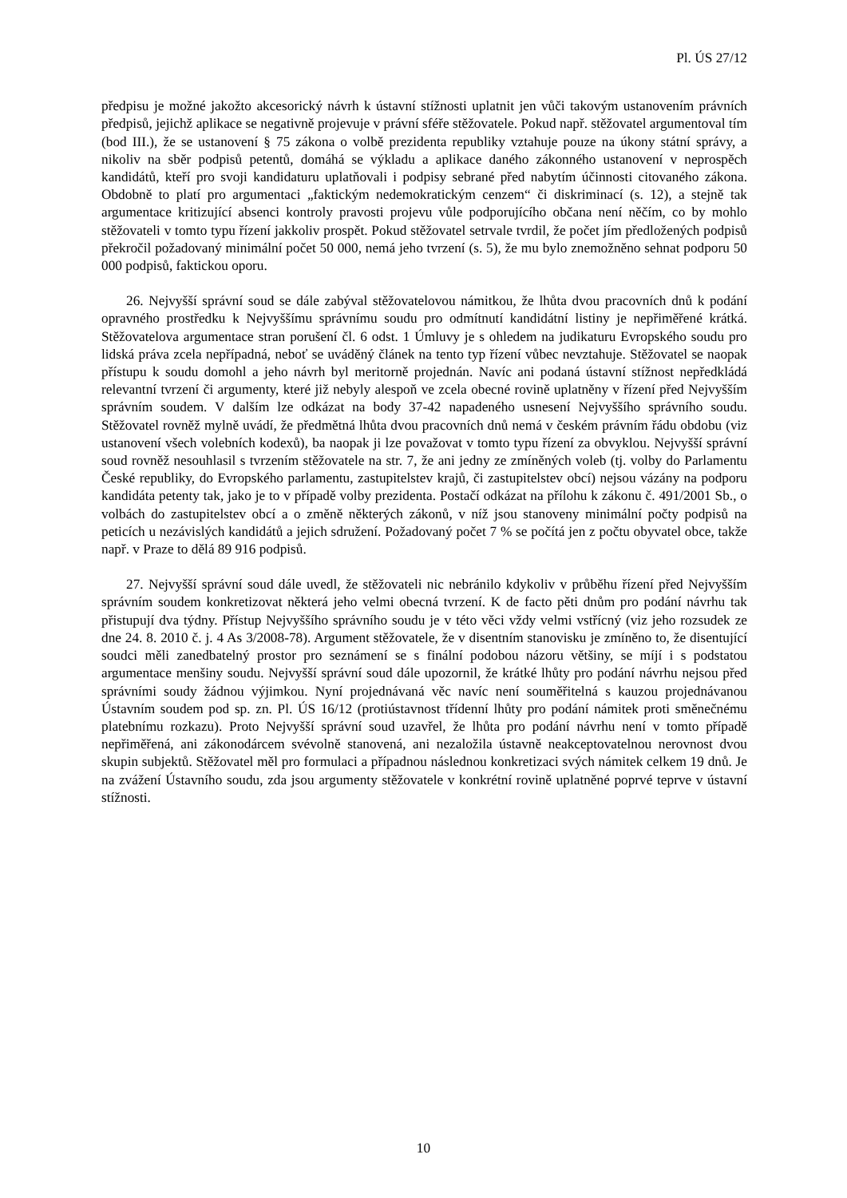Pl. ÚS 27/12
předpisu je možné jakožto akcesorický návrh k ústavní stížnosti uplatnit jen vůči takovým ustanovením právních předpisů, jejichž aplikace se negativně projevuje v právní sféře stěžovatele. Pokud např. stěžovatel argumentoval tím (bod III.), že se ustanovení § 75 zákona o volbě prezidenta republiky vztahuje pouze na úkony státní správy, a nikoliv na sběr podpisů petentů, domáhá se výkladu a aplikace daného zákonného ustanovení v neprospěch kandidátů, kteří pro svoji kandidaturu uplatňovali i podpisy sebrané před nabytím účinnosti citovaného zákona. Obdobně to platí pro argumentaci „faktickým nedemokratickým cenzem“ či diskriminací (s. 12), a stejně tak argumentace kritizující absenci kontroly pravosti projevu vůle podporujícího občana není něčím, co by mohlo stěžovateli v tomto typu řízení jakkoliv prospět. Pokud stěžovatel setrvale tvrdil, že počet jím předložených podpisů překročil požadovaný minimální počet 50 000, nemá jeho tvrzení (s. 5), že mu bylo znemožněno sehnat podporu 50 000 podpisů, faktickou oporu.
26. Nejvyšší správní soud se dále zabýval stěžovatelovou námitkou, že lhůta dvou pracovních dnů k podání opravného prostředku k Nejvyššímu správnímu soudu pro odmítnutí kandidátní listiny je nepřiměřené krátká. Stěžovatelova argumentace stran porušení čl. 6 odst. 1 Úmluvy je s ohledem na judikaturu Evropského soudu pro lidská práva zcela nepřípadná, neboť se uváděný článek na tento typ řízení vůbec nevztahuje. Stěžovatel se naopak přístupu k soudu domohl a jeho návrh byl meritorně projednán. Navíc ani podaná ústavní stížnost nepředkládá relevantní tvrzení či argumenty, které již nebyly alespoň ve zcela obecné rovině uplatněny v řízení před Nejvyšším správním soudem. V dalším lze odkázat na body 37-42 napadeného usnesení Nejvyššího správního soudu. Stěžovatel rovněž mylně uvádí, že předmětná lhůta dvou pracovních dnů nemá v českém právním řádu obdobu (viz ustanovení všech volebních kodexů), ba naopak ji lze považovat v tomto typu řízení za obvyklou. Nejvyšší správní soud rovněž nesouhlasil s tvrzením stěžovatele na str. 7, že ani jedny ze zmíněných voleb (tj. volby do Parlamentu České republiky, do Evropského parlamentu, zastupitelstev krajů, či zastupitelstev obcí) nejsou vázány na podporu kandidáta petenty tak, jako je to v případě volby prezidenta. Postačí odkázat na přílohu k zákonu č. 491/2001 Sb., o volbách do zastupitelstev obcí a o změně některých zákonů, v níž jsou stanoveny minimální počty podpisů na peticích u nezávislých kandidátů a jejich sdružení. Požadovaný počet 7 % se počítá jen z počtu obyvatel obce, takže např. v Praze to dělá 89 916 podpisů.
27. Nejvyšší správní soud dále uvedl, že stěžovateli nic nebránilo kdykoliv v průběhu řízení před Nejvyšším správním soudem konkretizovat některá jeho velmi obecná tvrzení. K de facto pěti dnům pro podání návrhu tak přistupují dva týdny. Přístup Nejvyššího správního soudu je v této věci vždy velmi vstřícný (viz jeho rozsudek ze dne 24. 8. 2010 č. j. 4 As 3/2008-78). Argument stěžovatele, že v disentním stanovisku je zmíněno to, že disentující soudci měli zanedbatelný prostor pro seznámení se s finální podobou názoru většiny, se míjí i s podstatou argumentace menšiny soudu. Nejvyšší správní soud dále upozornil, že krátké lhůty pro podání návrhu nejsou před správními soudy žádnou výjimkou. Nyní projednávaná věc navíc není souměřitelná s kauzou projednávanou Ústavním soudem pod sp. zn. Pl. ÚS 16/12 (protiústavnost třídenní lhůty pro podání námitek proti směnečnému platebnímu rozkazu). Proto Nejvyšší správní soud uzavřel, že lhůta pro podání návrhu není v tomto případě nepřiměřená, ani zákonodárcem svévolně stanovená, ani nezaložila ústavně neakceptovatelnou nerovnost dvou skupin subjektů. Stěžovatel měl pro formulaci a případnou následnou konkretizaci svých námitek celkem 19 dnů. Je na zvážení Ústavního soudu, zda jsou argumenty stěžovatele v konkrétní rovině uplatněné poprvé teprve v ústavní stížnosti.
10